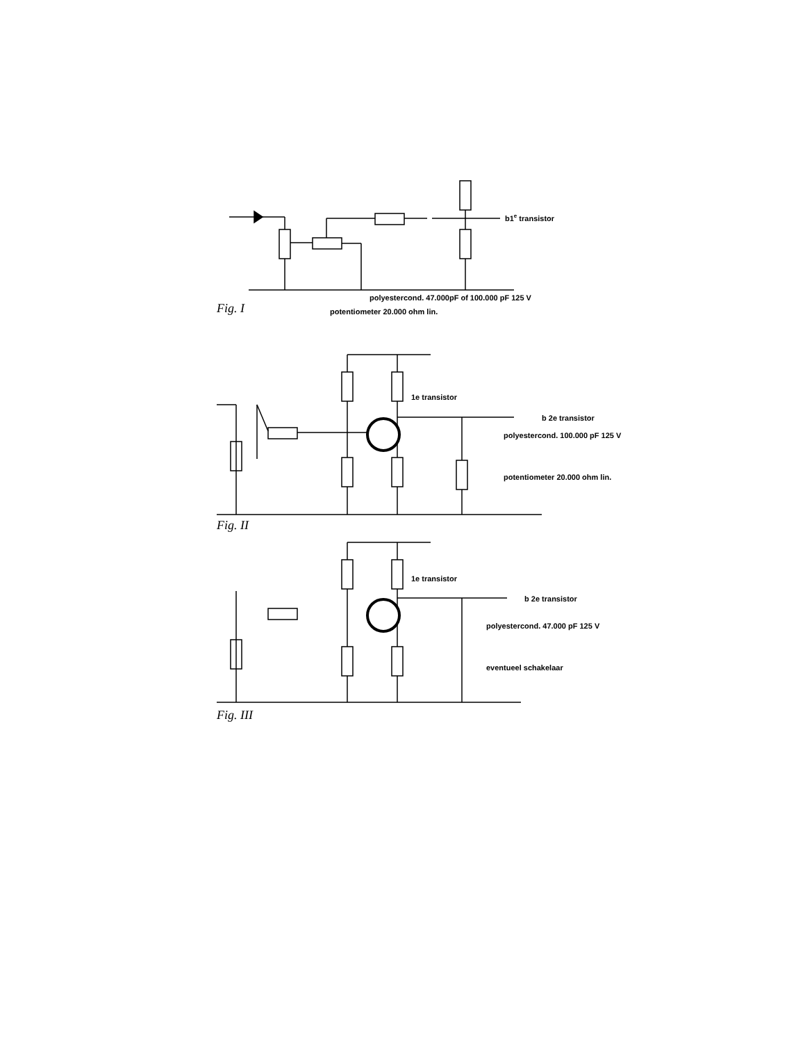b1e transistor
polyestercond. 47.000pF of 100.000 pF 125 V
potentiometer 20.000 ohm lin.
Fig. I
1e transistor
b 2e transistor
polyestercond. 100.000 pF 125 V
potentiometer 20.000 ohm lin.
Fig. II
1e transistor
b 2e transistor
polyestercond. 47.000 pF 125 V
eventueel schakelaar
Fig. III